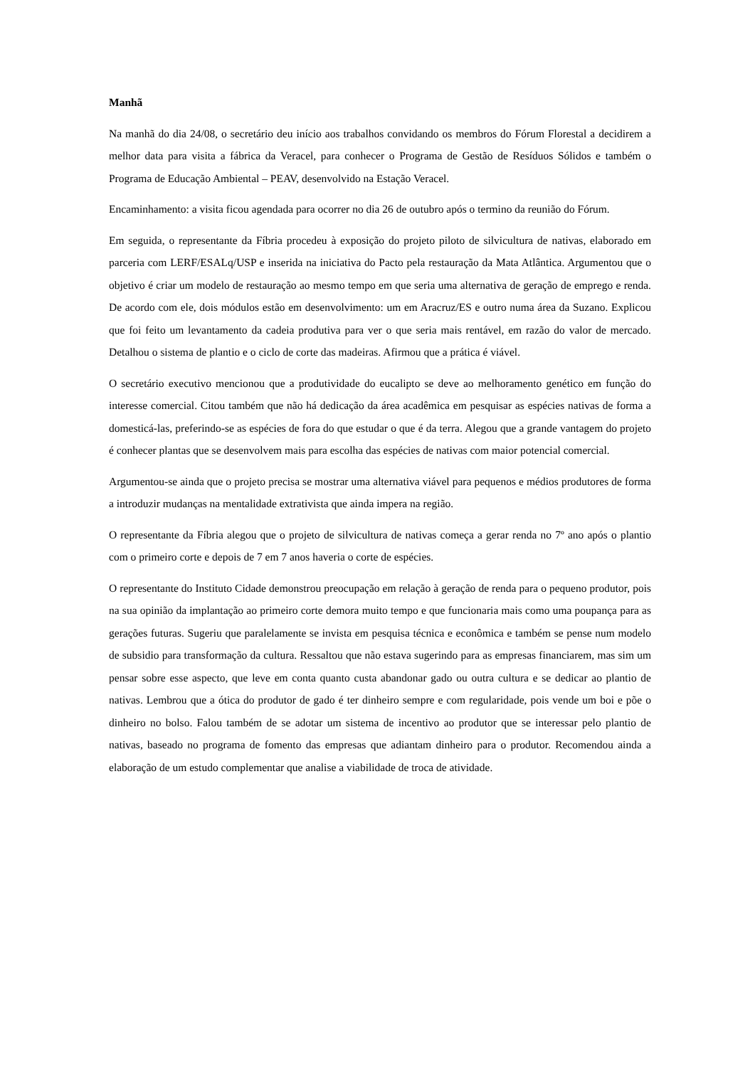Manhã
Na manhã do dia 24/08, o secretário deu início aos trabalhos convidando os membros do Fórum Florestal a decidirem a melhor data para visita a fábrica da Veracel, para conhecer o Programa de Gestão de Resíduos Sólidos e também o Programa de Educação Ambiental – PEAV, desenvolvido na Estação Veracel.
Encaminhamento: a visita ficou agendada para ocorrer no dia 26 de outubro após o termino da reunião do Fórum.
Em seguida, o representante da Fíbria procedeu à exposição do projeto piloto de silvicultura de nativas, elaborado em parceria com LERF/ESALq/USP e inserida na iniciativa do Pacto pela restauração da Mata Atlântica. Argumentou que o objetivo é criar um modelo de restauração ao mesmo tempo em que seria uma alternativa de geração de emprego e renda. De acordo com ele, dois módulos estão em desenvolvimento: um em Aracruz/ES e outro numa área da Suzano. Explicou que foi feito um levantamento da cadeia produtiva para ver o que seria mais rentável, em razão do valor de mercado. Detalhou o sistema de plantio e o ciclo de corte das madeiras. Afirmou que a prática é viável.
O secretário executivo mencionou que a produtividade do eucalipto se deve ao melhoramento genético em função do interesse comercial. Citou também que não há dedicação da área acadêmica em pesquisar as espécies nativas de forma a domesticá-las, preferindo-se as espécies de fora do que estudar o que é da terra. Alegou que a grande vantagem do projeto é conhecer plantas que se desenvolvem mais para escolha das espécies de nativas com maior potencial comercial.
Argumentou-se ainda que o projeto precisa se mostrar uma alternativa viável para pequenos e médios produtores de forma a introduzir mudanças na mentalidade extrativista que ainda impera na região.
O representante da Fíbria alegou que o projeto de silvicultura de nativas começa a gerar renda no 7º ano após o plantio com o primeiro corte e depois de 7 em 7 anos haveria o corte de espécies.
O representante do Instituto Cidade demonstrou preocupação em relação à geração de renda para o pequeno produtor, pois na sua opinião da implantação ao primeiro corte demora muito tempo e que funcionaria mais como uma poupança para as gerações futuras. Sugeriu que paralelamente se invista em pesquisa técnica e econômica e também se pense num modelo de subsidio para transformação da cultura. Ressaltou que não estava sugerindo para as empresas financiarem, mas sim um pensar sobre esse aspecto, que leve em conta quanto custa abandonar gado ou outra cultura e se dedicar ao plantio de nativas. Lembrou que a ótica do produtor de gado é ter dinheiro sempre e com regularidade, pois vende um boi e põe o dinheiro no bolso. Falou também de se adotar um sistema de incentivo ao produtor que se interessar pelo plantio de nativas, baseado no programa de fomento das empresas que adiantam dinheiro para o produtor. Recomendou ainda a elaboração de um estudo complementar que analise a viabilidade de troca de atividade.